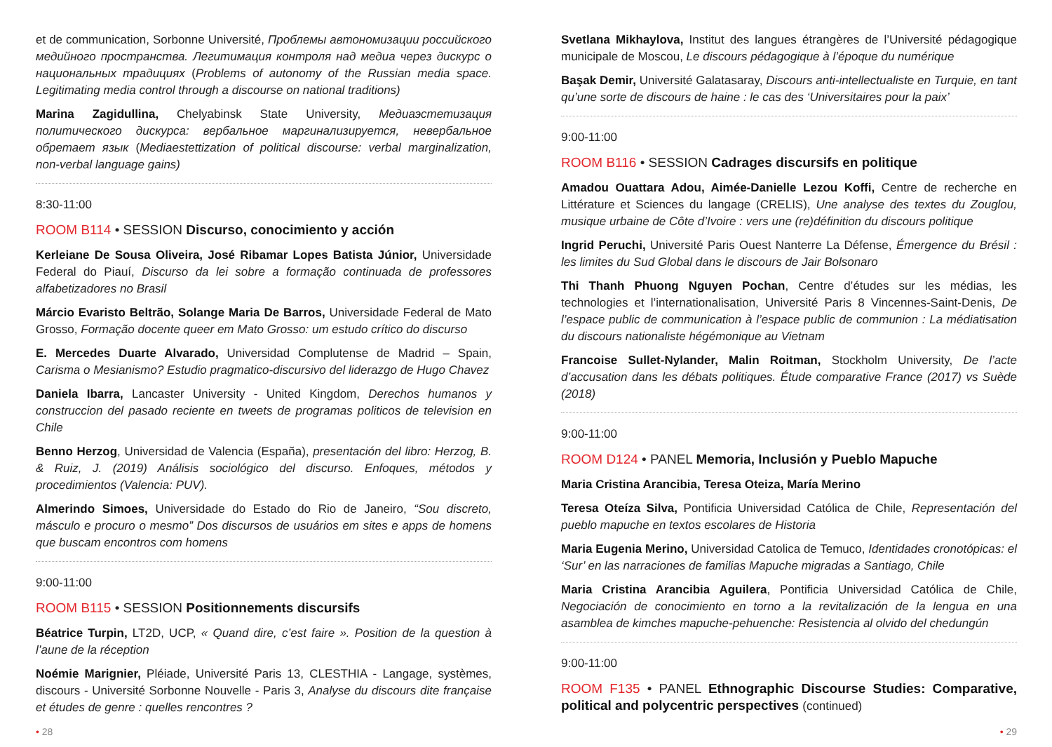et de communication, Sorbonne Université, Проблемы автономизации российского медийного пространства. Легитимация контроля над медиа через дискурс о национальных традициях (Problems of autonomy of the Russian media space. Legitimating media control through a discourse on national traditions)
Marina Zagidullina, Chelyabinsk State University, Медиаэстетизация политического дискурса: вербальное маргинализируется, невербальное обретает язык (Mediaestettization of political discourse: verbal marginalization, non-verbal language gains)
8:30-11:00
ROOM B114 • SESSION Discurso, conocimiento y acción
Kerleiane De Sousa Oliveira, José Ribamar Lopes Batista Júnior, Universidade Federal do Piauí, Discurso da lei sobre a formação continuada de professores alfabetizadores no Brasil
Márcio Evaristo Beltrão, Solange Maria De Barros, Universidade Federal de Mato Grosso, Formação docente queer em Mato Grosso: um estudo crítico do discurso
E. Mercedes Duarte Alvarado, Universidad Complutense de Madrid – Spain, Carisma o Mesianismo? Estudio pragmatico-discursivo del liderazgo de Hugo Chavez
Daniela Ibarra, Lancaster University - United Kingdom, Derechos humanos y construccion del pasado reciente en tweets de programas politicos de television en Chile
Benno Herzog, Universidad de Valencia (España), presentación del libro: Herzog, B. & Ruiz, J. (2019) Análisis sociológico del discurso. Enfoques, métodos y procedimientos (Valencia: PUV).
Almerindo Simoes, Universidade do Estado do Rio de Janeiro, “Sou discreto, másculo e procuro o mesmo” Dos discursos de usuários em sites e apps de homens que buscam encontros com homens
9:00-11:00
ROOM B115 • SESSION Positionnements discursifs
Béatrice Turpin, LT2D, UCP, « Quand dire, c’est faire ». Position de la question à l’aune de la réception
Noémie Marignier, Pléiade, Université Paris 13, CLESTHIA - Langage, systèmes, discours - Université Sorbonne Nouvelle - Paris 3, Analyse du discours dite française et études de genre : quelles rencontres ?
• 28
Svetlana Mikhaylova, Institut des langues étrangères de l’Université pédagogique municipale de Moscou, Le discours pédagogique à l’époque du numérique
Başak Demir, Université Galatasaray, Discours anti-intellectualiste en Turquie, en tant qu’une sorte de discours de haine : le cas des ‘Universitaires pour la paix’
9:00-11:00
ROOM B116 • SESSION Cadrages discursifs en politique
Amadou Ouattara Adou, Aimée-Danielle Lezou Koffi, Centre de recherche en Littérature et Sciences du langage (CRELIS), Une analyse des textes du Zouglou, musique urbaine de Côte d’Ivoire : vers une (re)définition du discours politique
Ingrid Peruchi, Université Paris Ouest Nanterre La Défense, Émergence du Brésil : les limites du Sud Global dans le discours de Jair Bolsonaro
Thi Thanh Phuong Nguyen Pochan, Centre d’études sur les médias, les technologies et l’internationalisation, Université Paris 8 Vincennes-Saint-Denis, De l’espace public de communication à l’espace public de communion : La médiatisation du discours nationaliste hégémonique au Vietnam
Francoise Sullet-Nylander, Malin Roitman, Stockholm University, De l’acte d’accusation dans les débats politiques. Étude comparative France (2017) vs Suède (2018)
9:00-11:00
ROOM D124 • PANEL Memoria, Inclusión y Pueblo Mapuche
Maria Cristina Arancibia, Teresa Oteiza, María Merino
Teresa Oteíza Silva, Pontificia Universidad Católica de Chile, Representación del pueblo mapuche en textos escolares de Historia
Maria Eugenia Merino, Universidad Catolica de Temuco, Identidades cronotópicas: el ‘Sur’ en las narraciones de familias Mapuche migradas a Santiago, Chile
Maria Cristina Arancibia Aguilera, Pontificia Universidad Católica de Chile, Negociación de conocimiento en torno a la revitalización de la lengua en una asamblea de kimches mapuche-pehuenche: Resistencia al olvido del chedungún
9:00-11:00
ROOM F135 • PANEL Ethnographic Discourse Studies: Comparative, political and polycentric perspectives (continued)
• 29